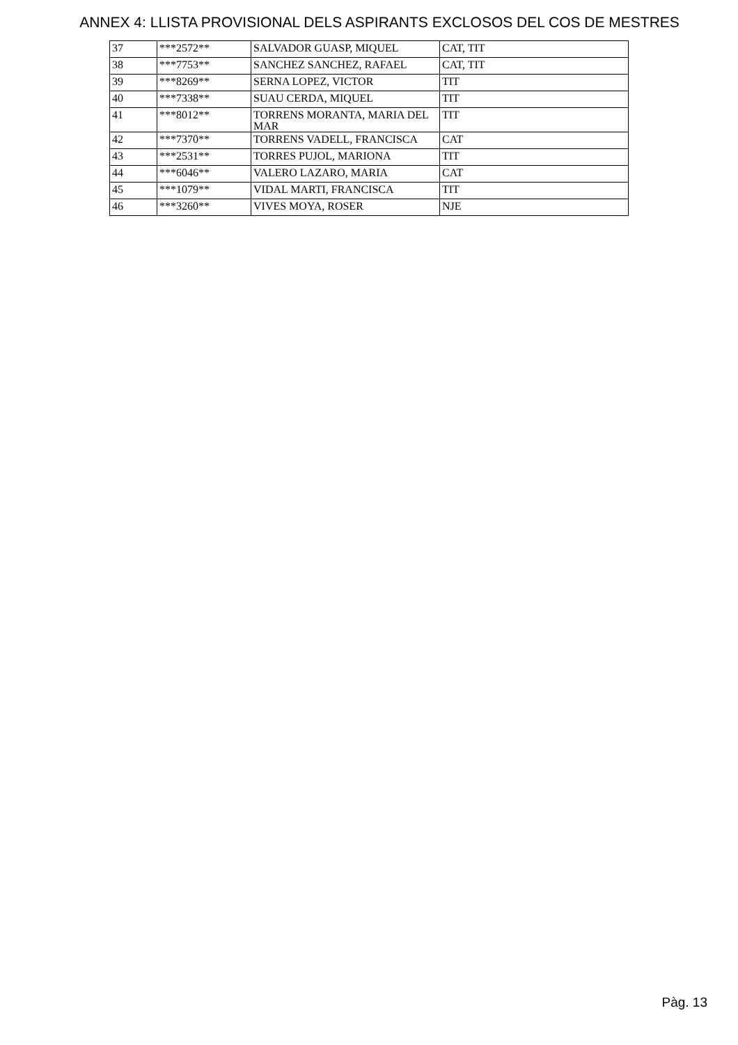ANNEX 4: LLISTA PROVISIONAL DELS ASPIRANTS EXCLOSOS DEL COS DE MESTRES
| 37 | ***2572** | SALVADOR GUASP, MIQUEL | CAT, TIT |
| 38 | ***7753** | SANCHEZ SANCHEZ, RAFAEL | CAT, TIT |
| 39 | ***8269** | SERNA LOPEZ, VICTOR | TIT |
| 40 | ***7338** | SUAU CERDA, MIQUEL | TIT |
| 41 | ***8012** | TORRENS MORANTA, MARIA DEL MAR | TIT |
| 42 | ***7370** | TORRENS VADELL, FRANCISCA | CAT |
| 43 | ***2531** | TORRES PUJOL, MARIONA | TIT |
| 44 | ***6046** | VALERO LAZARO, MARIA | CAT |
| 45 | ***1079** | VIDAL MARTI, FRANCISCA | TIT |
| 46 | ***3260** | VIVES MOYA, ROSER | NJE |
Pàg. 13